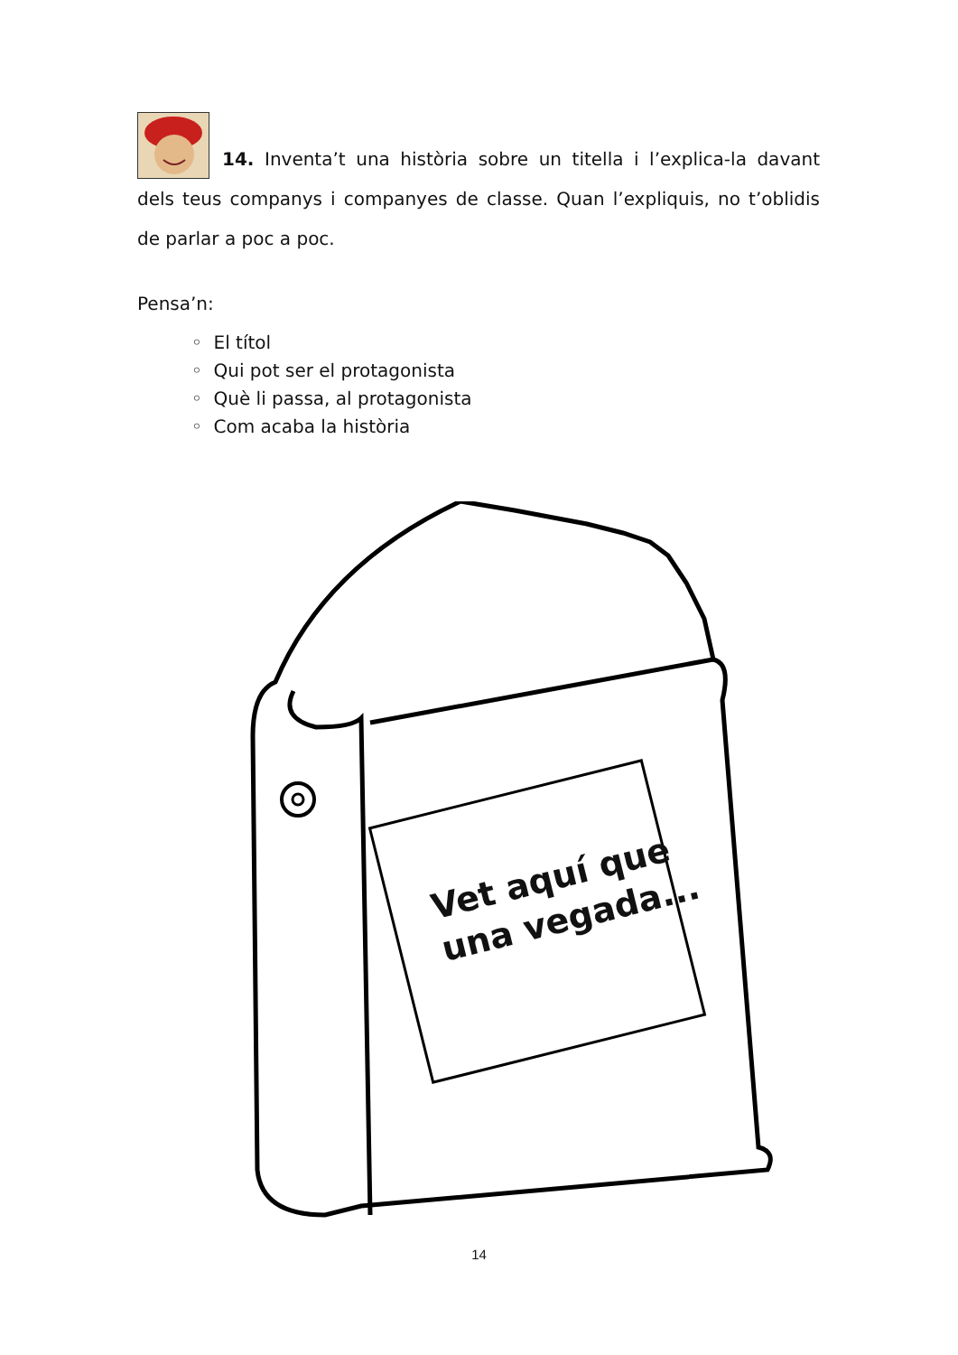14. Inventa’t una història sobre un titella i l’explica-la davant dels teus companys i companyes de classe. Quan l’expliquis, no t’oblidis de parlar a poc a poc.
Pensa’n:
◦ El títol
◦ Qui pot ser el protagonista
◦ Què li passa, al protagonista
◦ Com acaba la història
Vet aquí que
una vegada...
14